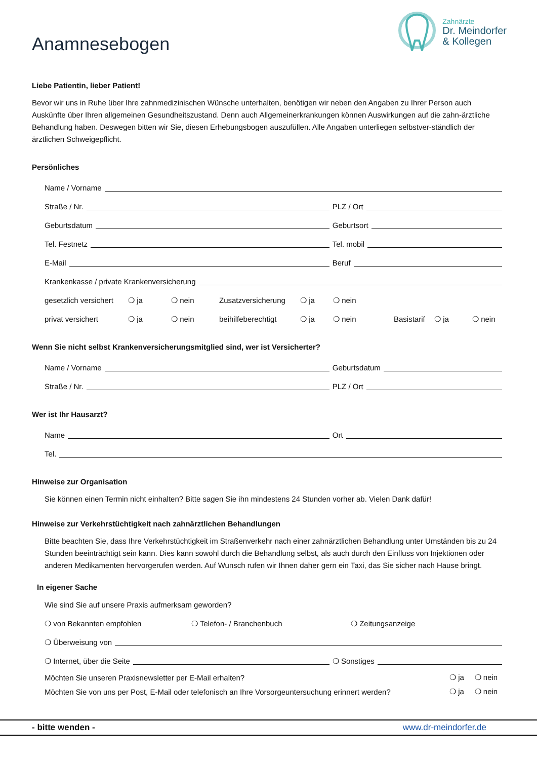Anamnesebogen
Zahnärzte
Dr. Meindorfer
& Kollegen
Liebe Patientin, lieber Patient!
Bevor wir uns in Ruhe über Ihre zahnmedizinischen Wünsche unterhalten, benötigen wir neben den Angaben zu Ihrer Person auch Auskünfte über Ihren allgemeinen Gesundheitszustand. Denn auch Allgemeinerkrankungen können Auswirkungen auf die zahn-ärztliche Behandlung haben. Deswegen bitten wir Sie, diesen Erhebungsbogen auszufüllen. Alle Angaben unterliegen selbstver-ständlich der ärztlichen Schweigepflicht.
Persönliches
Name / Vorname
Straße / Nr. PLZ / Ort
Geburtsdatum Geburtsort
Tel. Festnetz Tel. mobil
E-Mail Beruf
Krankenkasse / private Krankenversicherung
gesetzlich versichert ❍ ja ❍ nein Zusatzversicherung ❍ ja ❍ nein
privat versichert ❍ ja ❍ nein beihilfeberechtigt ❍ ja ❍ nein Basistarif ❍ ja ❍ nein
Wenn Sie nicht selbst Krankenversicherungsmitglied sind, wer ist Versicherter?
Name / Vorname Geburtsdatum
Straße / Nr. PLZ / Ort
Wer ist Ihr Hausarzt?
Name Ort
Tel.
Hinweise zur Organisation
Sie können einen Termin nicht einhalten? Bitte sagen Sie ihn mindestens 24 Stunden vorher ab. Vielen Dank dafür!
Hinweise zur Verkehrstüchtigkeit nach zahnärztlichen Behandlungen
Bitte beachten Sie, dass Ihre Verkehrstüchtigkeit im Straßenverkehr nach einer zahnärztlichen Behandlung unter Umständen bis zu 24 Stunden beeinträchtigt sein kann. Dies kann sowohl durch die Behandlung selbst, als auch durch den Einfluss von Injektionen oder anderen Medikamenten hervorgerufen werden. Auf Wunsch rufen wir Ihnen daher gern ein Taxi, das Sie sicher nach Hause bringt.
In eigener Sache
Wie sind Sie auf unsere Praxis aufmerksam geworden?
❍ von Bekannten empfohlen ❍ Telefon- / Branchenbuch ❍ Zeitungsanzeige
❍ Überweisung von
❍ Internet, über die Seite ❍ Sonstiges
Möchten Sie unseren Praxisnewsletter per E-Mail erhalten? ❍ ja ❍ nein
Möchten Sie von uns per Post, E-Mail oder telefonisch an Ihre Vorsorgeuntersuchung erinnert werden? ❍ ja ❍ nein
- bitte wenden - www.dr-meindorfer.de